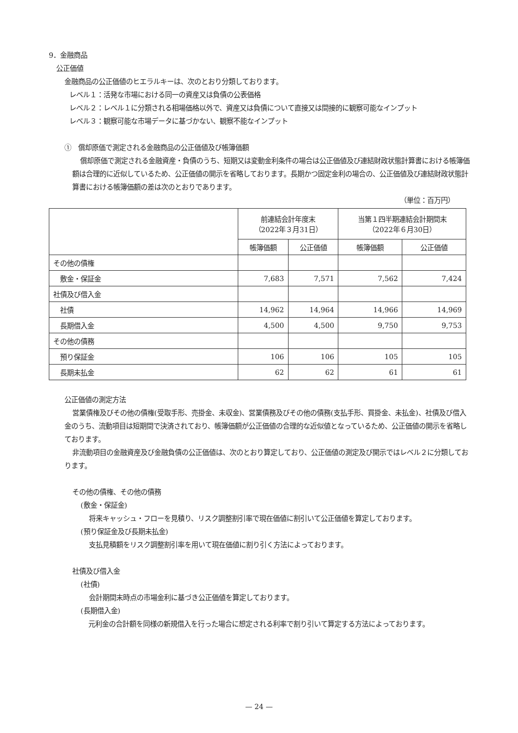9．金融商品
公正価値
金融商品の公正価値のヒエラルキーは、次のとおり分類しております。
レベル１：活発な市場における同一の資産又は負債の公表価格
レベル２：レベル１に分類される相場価格以外で、資産又は負債について直接又は間接的に観察可能なインプット
レベル３：観察可能な市場データに基づかない、観察不能なインプット
①　償却原価で測定される金融商品の公正価値及び帳簿価額
償却原価で測定される金融資産・負債のうち、短期又は変動金利条件の場合は公正価値及び連結財政状態計算書における帳簿価額は合理的に近似しているため、公正価値の開示を省略しております。長期かつ固定金利の場合の、公正価値及び連結財政状態計算書における帳簿価額の差は次のとおりであります。
（単位：百万円）
| | 前連結会計年度末 （2022年３月31日） | | 当第１四半期連結会計期間末 （2022年６月30日） | |
| --- | --- | --- | --- | --- |
| | 帳簿価額 | 公正価値 | 帳簿価額 | 公正価値 |
| その他の債権 | | | | |
| 敷金・保証金 | 7,683 | 7,571 | 7,562 | 7,424 |
| 社債及び借入金 | | | | |
| 社債 | 14,962 | 14,964 | 14,966 | 14,969 |
| 長期借入金 | 4,500 | 4,500 | 9,750 | 9,753 |
| その他の債務 | | | | |
| 預り保証金 | 106 | 106 | 105 | 105 |
| 長期未払金 | 62 | 62 | 61 | 61 |
公正価値の測定方法
営業債権及びその他の債権(受取手形、売掛金、未収金)、営業債務及びその他の債務(支払手形、買掛金、未払金)、社債及び借入金のうち、流動項目は短期間で決済されており、帳簿価額が公正価値の合理的な近似値となっているため、公正価値の開示を省略しております。
非流動項目の金融資産及び金融負債の公正価値は、次のとおり算定しており、公正価値の測定及び開示ではレベル２に分類しております。
その他の債権、その他の債務
(敷金・保証金)
将来キャッシュ・フローを見積り、リスク調整割引率で現在価値に割引いて公正価値を算定しております。
(預り保証金及び長期未払金)
支払見積額をリスク調整割引率を用いて現在価値に割り引く方法によっております。
社債及び借入金
(社債)
会計期間末時点の市場金利に基づき公正価値を算定しております。
(長期借入金)
元利金の合計額を同様の新規借入を行った場合に想定される利率で割り引いて算定する方法によっております。
— 24 —